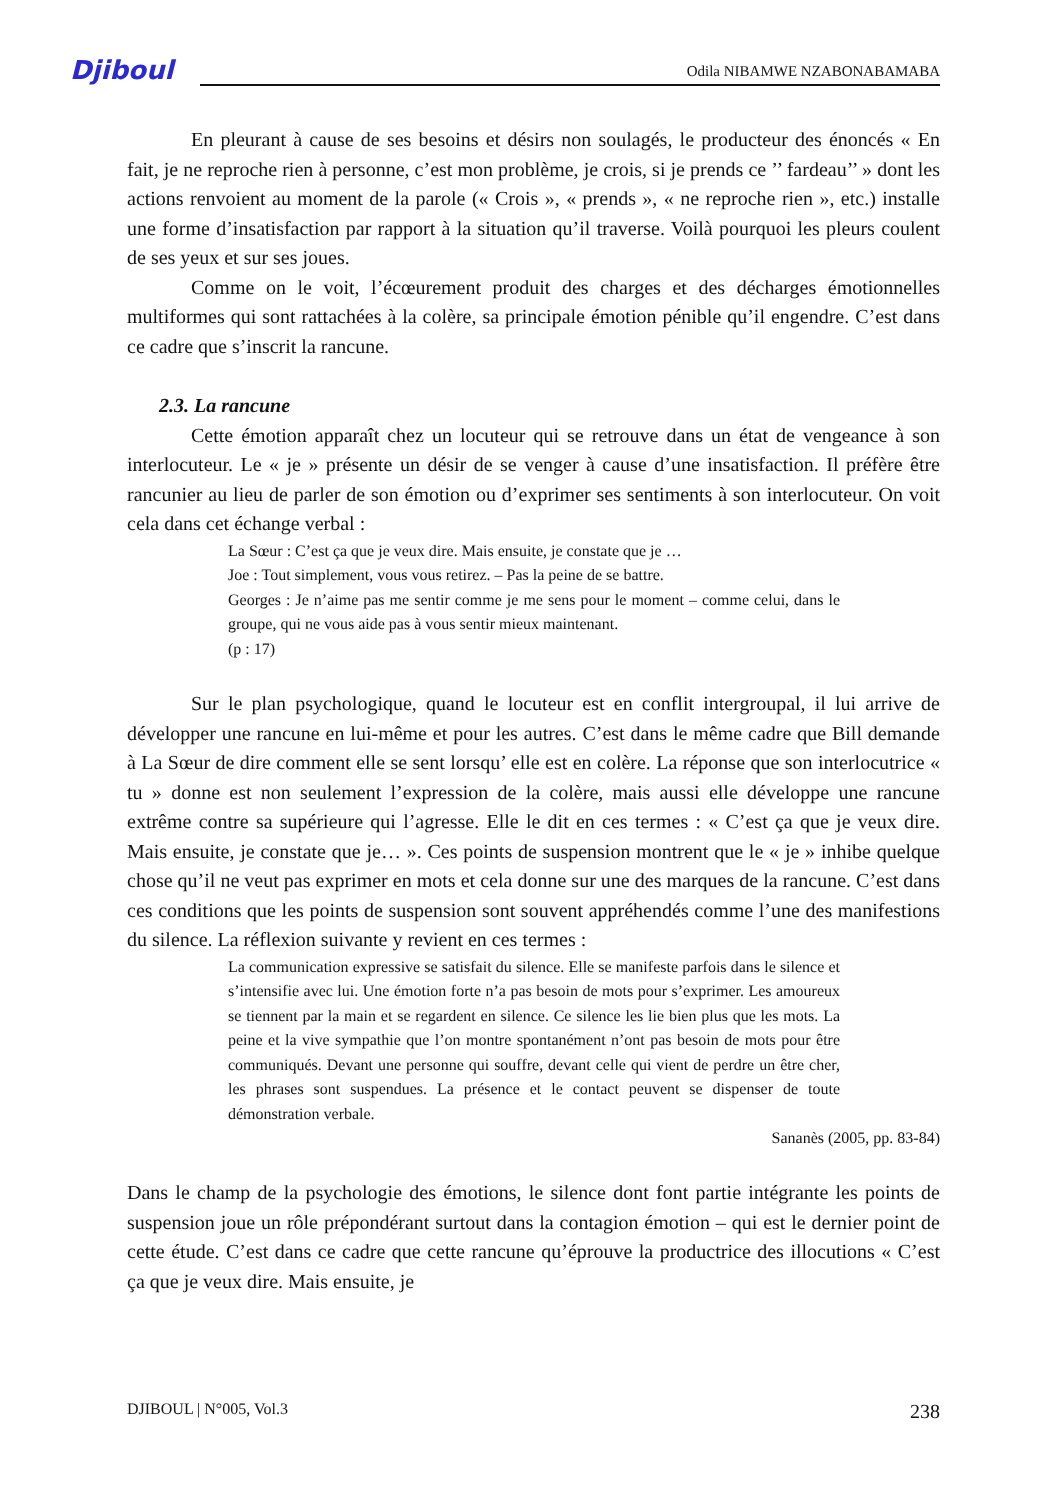Djiboul Odila NIBAMWE NZABONABAMABA
En pleurant à cause de ses besoins et désirs non soulagés, le producteur des énoncés « En fait, je ne reproche rien à personne, c’est mon problème, je crois, si je prends ce ’’ fardeau’’ » dont les actions renvoient au moment de la parole (« Crois », « prends », « ne reproche rien », etc.) installe une forme d’insatisfaction par rapport à la situation qu’il traverse. Voilà pourquoi les pleurs coulent de ses yeux et sur ses joues.
Comme on le voit, l’écœurement produit des charges et des décharges émotionnelles multiformes qui sont rattachées à la colère, sa principale émotion pénible qu’il engendre. C’est dans ce cadre que s’inscrit la rancune.
2.3. La rancune
Cette émotion apparaît chez un locuteur qui se retrouve dans un état de vengeance à son interlocuteur. Le « je » présente un désir de se venger à cause d’une insatisfaction. Il préfère être rancunier au lieu de parler de son émotion ou d’exprimer ses sentiments à son interlocuteur. On voit cela dans cet échange verbal :
La Sœur : C’est ça que je veux dire. Mais ensuite, je constate que je …
Joe : Tout simplement, vous vous retirez. – Pas la peine de se battre.
Georges : Je n’aime pas me sentir comme je me sens pour le moment – comme celui, dans le groupe, qui ne vous aide pas à vous sentir mieux maintenant.
(p : 17)
Sur le plan psychologique, quand le locuteur est en conflit intergroupal, il lui arrive de développer une rancune en lui-même et pour les autres. C’est dans le même cadre que Bill demande à La Sœur de dire comment elle se sent lorsqu’ elle est en colère. La réponse que son interlocutrice « tu » donne est non seulement l’expression de la colère, mais aussi elle développe une rancune extrême contre sa supérieure qui l’agresse. Elle le dit en ces termes : « C’est ça que je veux dire. Mais ensuite, je constate que je… ». Ces points de suspension montrent que le « je » inhibe quelque chose qu’il ne veut pas exprimer en mots et cela donne sur une des marques de la rancune. C’est dans ces conditions que les points de suspension sont souvent appréhendés comme l’une des manifestions du silence. La réflexion suivante y revient en ces termes :
La communication expressive se satisfait du silence. Elle se manifeste parfois dans le silence et s’intensifie avec lui. Une émotion forte n’a pas besoin de mots pour s’exprimer. Les amoureux se tiennent par la main et se regardent en silence. Ce silence les lie bien plus que les mots. La peine et la vive sympathie que l’on montre spontanément n’ont pas besoin de mots pour être communiqués. Devant une personne qui souffre, devant celle qui vient de perdre un être cher, les phrases sont suspendues. La présence et le contact peuvent se dispenser de toute démonstration verbale.
Sananès (2005, pp. 83-84)
Dans le champ de la psychologie des émotions, le silence dont font partie intégrante les points de suspension joue un rôle prépondérant surtout dans la contagion émotion – qui est le dernier point de cette étude. C’est dans ce cadre que cette rancune qu’éprouve la productrice des illocutions « C’est ça que je veux dire. Mais ensuite, je
DJIBOUL | N°005, Vol.3 238